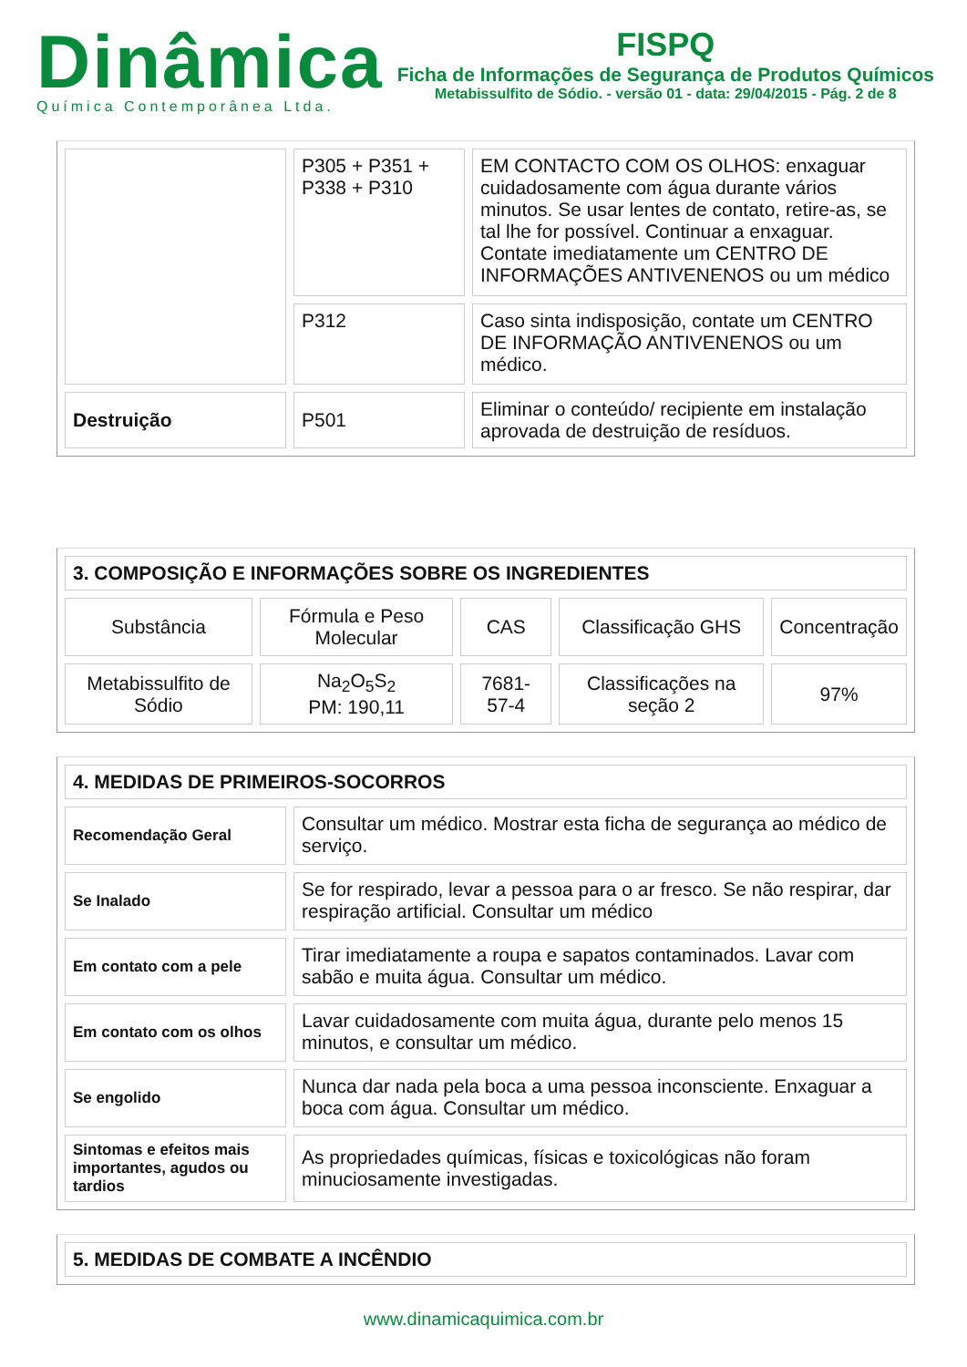Dinâmica
Química Contemporânea Ltda.
FISPQ
Ficha de Informações de Segurança de Produtos Químicos
Metabissulfito de Sódio. - versão 01 - data: 29/04/2015 - Pág. 2 de 8
| | P305 + P351 + P338 + P310 | EM CONTACTO COM OS OLHOS: enxaguar cuidadosamente com água durante vários minutos. Se usar lentes de contato, retire-as, se tal lhe for possível. Continuar a enxaguar. Contate imediatamente um CENTRO DE INFORMAÇÕES ANTIVENENOS ou um médico |
| | P312 | Caso sinta indisposição, contate um CENTRO DE INFORMAÇÃO ANTIVENENOS ou um médico. |
| Destruição | P501 | Eliminar o conteúdo/ recipiente em instalação aprovada de destruição de resíduos. |
| 3. COMPOSIÇÃO E INFORMAÇÕES SOBRE OS INGREDIENTES | | | | |
| Substância | Fórmula e Peso Molecular | CAS | Classificação GHS | Concentração |
| Metabissulfito de Sódio | Na<sub>2</sub>O<sub>5</sub>S<sub>2</sub> PM: 190,11 | 7681-57-4 | Classificações na seção 2 | 97% |
| 4. MEDIDAS DE PRIMEIROS-SOCORROS | |
| Recomendação Geral | Consultar um médico. Mostrar esta ficha de segurança ao médico de serviço. |
| Se Inalado | Se for respirado, levar a pessoa para o ar fresco. Se não respirar, dar respiração artificial. Consultar um médico |
| Em contato com a pele | Tirar imediatamente a roupa e sapatos contaminados. Lavar com sabão e muita água. Consultar um médico. |
| Em contato com os olhos | Lavar cuidadosamente com muita água, durante pelo menos 15 minutos, e consultar um médico. |
| Se engolido | Nunca dar nada pela boca a uma pessoa inconsciente. Enxaguar a boca com água. Consultar um médico. |
| Sintomas e efeitos mais importantes, agudos ou tardios | As propriedades químicas, físicas e toxicológicas não foram minuciosamente investigadas. |
| 5. MEDIDAS DE COMBATE A INCÊNDIO |
www.dinamicaquimica.com.br